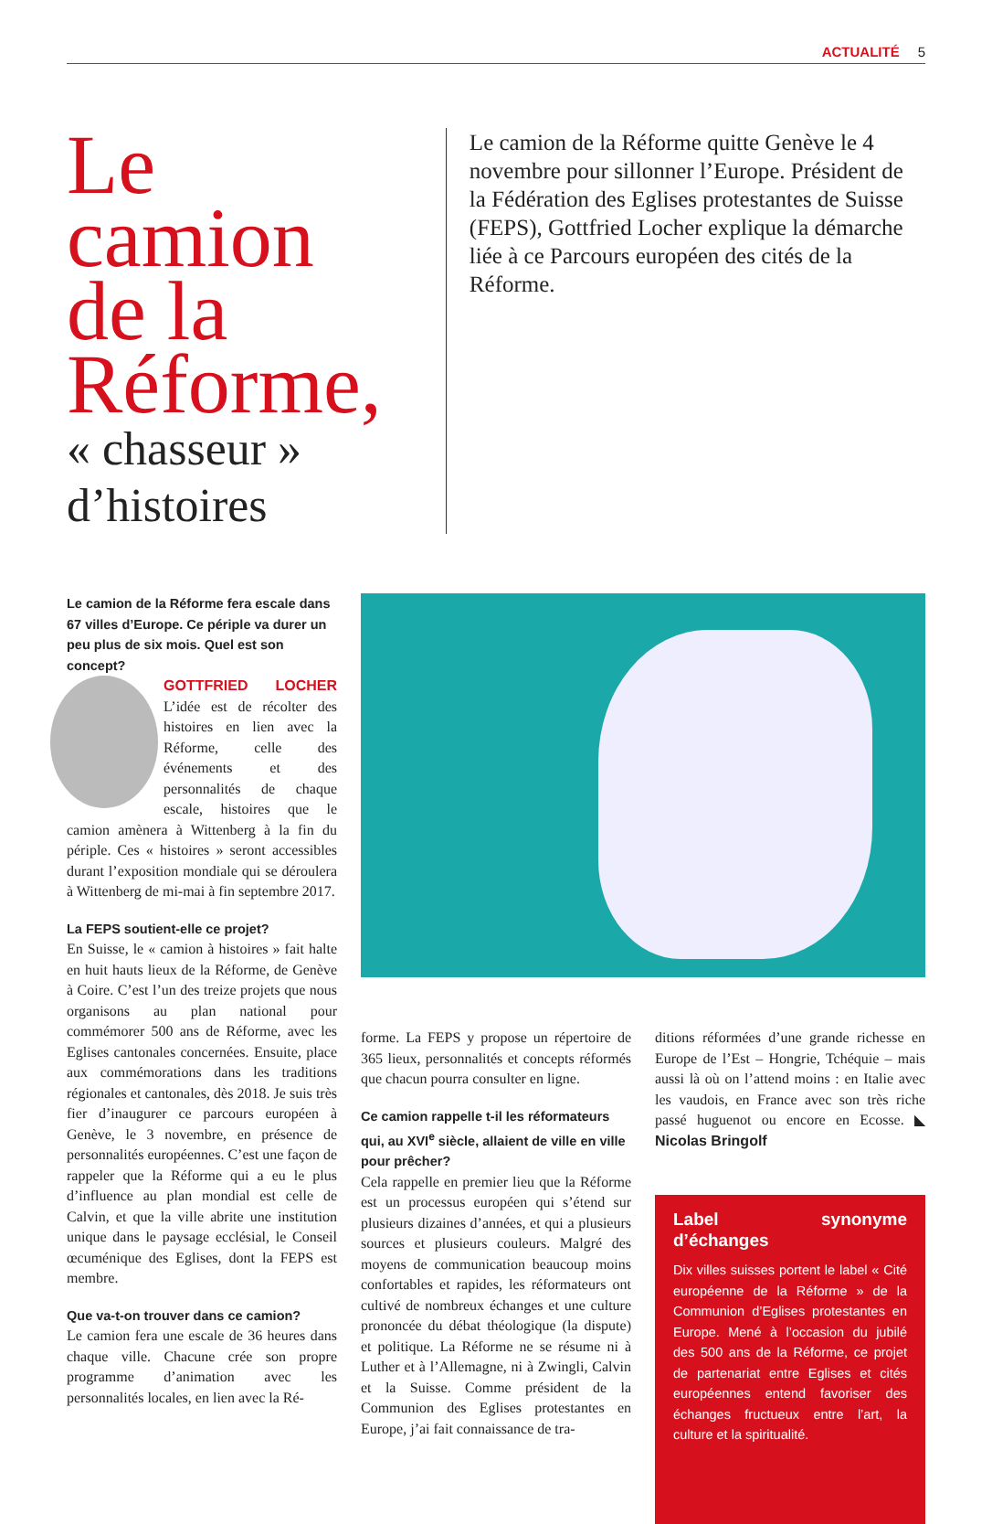ACTUALITÉ 5
Le camion de la Réforme,
« chasseur » d’histoires
Le camion de la Réforme quitte Genève le 4 novembre pour sillonner l’Europe. Président de la Fédération des Eglises protestantes de Suisse (FEPS), Gottfried Locher explique la démarche liée à ce Parcours européen des cités de la Réforme.
Le camion de la Réforme fera escale dans 67 villes d’Europe. Ce périple va durer un peu plus de six mois. Quel est son concept?
GOTTFRIED LOCHER L’idée est de récolter des histoires en lien avec la Réforme, celle des événements et des personnalités de chaque escale, histoires que le camion amènera à Wittenberg à la fin du périple. Ces « histoires » seront accessibles durant l’exposition mondiale qui se déroulera à Wittenberg de mi-mai à fin septembre 2017.
La FEPS soutient-elle ce projet?
En Suisse, le « camion à histoires » fait halte en huit hauts lieux de la Réforme, de Genève à Coire. C’est l’un des treize projets que nous organisons au plan national pour commémorer 500 ans de Réforme, avec les Eglises cantonales concernées. Ensuite, place aux commémorations dans les traditions régionales et cantonales, dès 2018. Je suis très fier d’inaugurer ce parcours européen à Genève, le 3 novembre, en présence de personnalités européennes. C’est une façon de rappeler que la Réforme qui a eu le plus d’influence au plan mondial est celle de Calvin, et que la ville abrite une institution unique dans le paysage ecclésial, le Conseil œcuménique des Eglises, dont la FEPS est membre.
Que va-t-on trouver dans ce camion?
Le camion fera une escale de 36 heures dans chaque ville. Chacune crée son propre programme d’animation avec les personnalités locales, en lien avec la Ré-
forme. La FEPS y propose un répertoire de 365 lieux, personnalités et concepts réformés que chacun pourra consulter en ligne.
Ce camion rappelle t-il les réformateurs qui, au XVI<sup>e</sup> siècle, allaient de ville en ville pour prêcher?
Cela rappelle en premier lieu que la Réforme est un processus européen qui s’étend sur plusieurs dizaines d’années, et qui a plusieurs sources et plusieurs couleurs. Malgré des moyens de communication beaucoup moins confortables et rapides, les réformateurs ont cultivé de nombreux échanges et une culture prononcée du débat théologique (la dispute) et politique. La Réforme ne se résume ni à Luther et à l’Allemagne, ni à Zwingli, Calvin et la Suisse. Comme président de la Communion des Eglises protestantes en Europe, j’ai fait connaissance de tra-
ditions réformées d’une grande richesse en Europe de l’Est – Hongrie, Tchéquie – mais aussi là où on l’attend moins : en Italie avec les vaudois, en France avec son très riche passé huguenot ou encore en Ecosse. ◣ Nicolas Bringolf
Label synonyme d’échanges
Dix villes suisses portent le label « Cité européenne de la Réforme » de la Communion d’Eglises protestantes en Europe. Mené à l’occasion du jubilé des 500 ans de la Réforme, ce projet de partenariat entre Eglises et cités européennes entend favoriser des échanges fructueux entre l’art, la culture et la spiritualité.